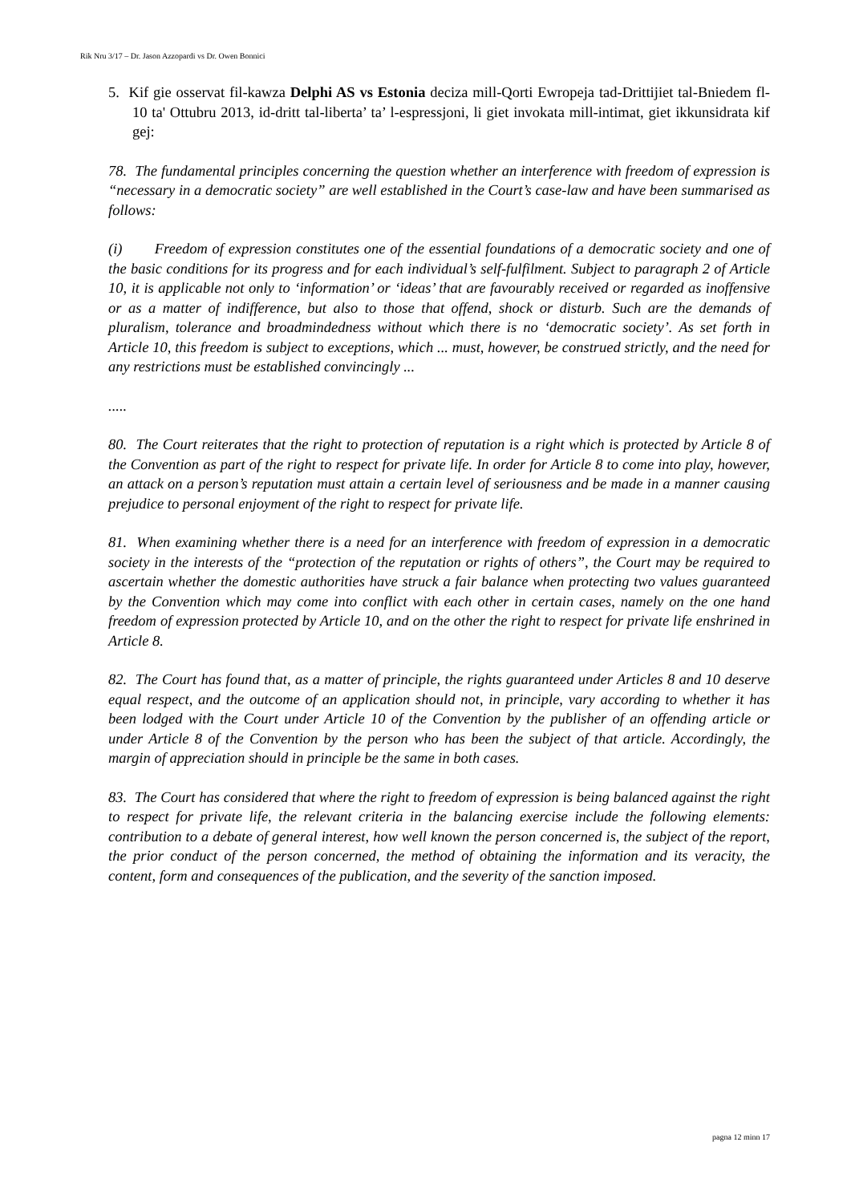Rik Nru 3/17 – Dr. Jason Azzopardi vs Dr. Owen Bonnici
5. Kif gie osservat fil-kawza Delphi AS vs Estonia deciza mill-Qorti Ewropeja tad-Drittijiet tal-Bniedem fl-10 ta' Ottubru 2013, id-dritt tal-liberta’ ta’ l-espressjoni, li giet invokata mill-intimat, giet ikkunsidrata kif gej:
78. The fundamental principles concerning the question whether an interference with freedom of expression is “necessary in a democratic society” are well established in the Court’s case-law and have been summarised as follows:
(i) Freedom of expression constitutes one of the essential foundations of a democratic society and one of the basic conditions for its progress and for each individual’s self-fulfilment. Subject to paragraph 2 of Article 10, it is applicable not only to ‘information’ or ‘ideas’ that are favourably received or regarded as inoffensive or as a matter of indifference, but also to those that offend, shock or disturb. Such are the demands of pluralism, tolerance and broadmindedness without which there is no ‘democratic society’. As set forth in Article 10, this freedom is subject to exceptions, which ... must, however, be construed strictly, and the need for any restrictions must be established convincingly ...
.....
80. The Court reiterates that the right to protection of reputation is a right which is protected by Article 8 of the Convention as part of the right to respect for private life. In order for Article 8 to come into play, however, an attack on a person’s reputation must attain a certain level of seriousness and be made in a manner causing prejudice to personal enjoyment of the right to respect for private life.
81. When examining whether there is a need for an interference with freedom of expression in a democratic society in the interests of the “protection of the reputation or rights of others”, the Court may be required to ascertain whether the domestic authorities have struck a fair balance when protecting two values guaranteed by the Convention which may come into conflict with each other in certain cases, namely on the one hand freedom of expression protected by Article 10, and on the other the right to respect for private life enshrined in Article 8.
82. The Court has found that, as a matter of principle, the rights guaranteed under Articles 8 and 10 deserve equal respect, and the outcome of an application should not, in principle, vary according to whether it has been lodged with the Court under Article 10 of the Convention by the publisher of an offending article or under Article 8 of the Convention by the person who has been the subject of that article. Accordingly, the margin of appreciation should in principle be the same in both cases.
83. The Court has considered that where the right to freedom of expression is being balanced against the right to respect for private life, the relevant criteria in the balancing exercise include the following elements: contribution to a debate of general interest, how well known the person concerned is, the subject of the report, the prior conduct of the person concerned, the method of obtaining the information and its veracity, the content, form and consequences of the publication, and the severity of the sanction imposed.
pagna 12 minn 17